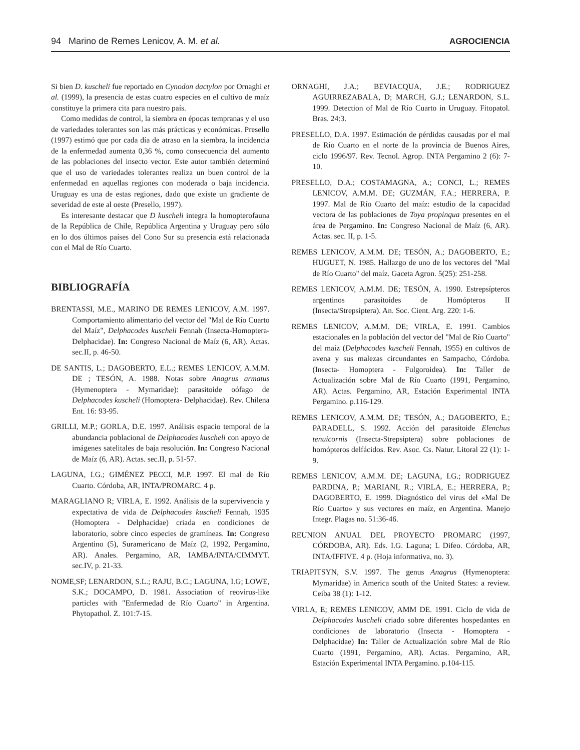94 Marino de Remes Lenicov, A. M. et al. AGROCIENCIA
Si bien D. kuscheli fue reportado en Cynodon dactylon por Ornaghi et al. (1999), la presencia de estas cuatro especies en el cultivo de maíz constituye la primera cita para nuestro país.
Como medidas de control, la siembra en épocas tempranas y el uso de variedades tolerantes son las más prácticas y económicas. Presello (1997) estimó que por cada día de atraso en la siembra, la incidencia de la enfermedad aumenta 0,36 %, como consecuencia del aumento de las poblaciones del insecto vector. Este autor también determinó que el uso de variedades tolerantes realiza un buen control de la enfermedad en aquellas regiones con moderada o baja incidencia. Uruguay es una de estas regiones, dado que existe un gradiente de severidad de este al oeste (Presello, 1997).
Es interesante destacar que D kuscheli integra la homopterofauna de la República de Chile, República Argentina y Uruguay pero sólo en lo dos últimos países del Cono Sur su presencia está relacionada con el Mal de Río Cuarto.
BIBLIOGRAFÍA
BRENTASSI, M.E., MARINO DE REMES LENICOV, A.M. 1997. Comportamiento alimentario del vector del "Mal de Río Cuarto del Maíz", Delphacodes kuscheli Fennah (Insecta-Homoptera-Delphacidae). In: Congreso Nacional de Maíz (6, AR). Actas. sec.II, p. 46-50.
DE SANTIS, L.; DAGOBERTO, E.L.; REMES LENICOV, A.M.M. DE ; TESÓN, A. 1988. Notas sobre Anagrus armatus (Hymenoptera - Mymaridae): parasitoide oófago de Delphacodes kuscheli (Homoptera- Delphacidae). Rev. Chilena Ent. 16: 93-95.
GRILLI, M.P.; GORLA, D.E. 1997. Análisis espacio temporal de la abundancia poblacional de Delphacodes kuscheli con apoyo de imágenes satelitales de baja resolución. In: Congreso Nacional de Maíz (6, AR). Actas. sec.II, p. 51-57.
LAGUNA, I.G.; GIMÉNEZ PECCI, M.P. 1997. El mal de Río Cuarto. Córdoba, AR, INTA/PROMARC. 4 p.
MARAGLIANO R; VIRLA, E. 1992. Análisis de la supervivencia y expectativa de vida de Delphacodes kuscheli Fennah, 1935 (Homoptera - Delphacidae) criada en condiciones de laboratorio, sobre cinco especies de gramíneas. In: Congreso Argentino (5), Suramericano de Maíz (2, 1992, Pergamino, AR). Anales. Pergamino, AR, IAMBA/INTA/CIMMYT. sec.IV, p. 21-33.
NOME,SF; LENARDON, S.L.; RAJU, B.C.; LAGUNA, I.G; LOWE, S.K.; DOCAMPO, D. 1981. Association of reovirus-like particles with "Enfermedad de Río Cuarto" in Argentina. Phytopathol. Z. 101:7-15.
ORNAGHI, J.A.; BEVIACQUA, J.E.; RODRIGUEZ AGUIRREZABALA, D; MARCH, G.J.; LENARDON, S.L. 1999. Detection of Mal de Río Cuarto in Uruguay. Fitopatol. Bras. 24:3.
PRESELLO, D.A. 1997. Estimación de pérdidas causadas por el mal de Río Cuarto en el norte de la provincia de Buenos Aires, ciclo 1996/97. Rev. Tecnol. Agrop. INTA Pergamino 2 (6): 7-10.
PRESELLO, D.A.; COSTAMAGNA, A.; CONCI, L.; REMES LENICOV, A.M.M. DE; GUZMÁN, F.A.; HERRERA, P. 1997. Mal de Río Cuarto del maíz: estudio de la capacidad vectora de las poblaciones de Toya propinqua presentes en el área de Pergamino. In: Congreso Nacional de Maíz (6, AR). Actas. sec. II, p. 1-5.
REMES LENICOV, A.M.M. DE; TESÓN, A.; DAGOBERTO, E.; HUGUET, N. 1985. Hallazgo de uno de los vectores del "Mal de Río Cuarto" del maíz. Gaceta Agron. 5(25): 251-258.
REMES LENICOV, A.M.M. DE; TESÓN, A. 1990. Estrepsípteros argentinos parasitoides de Homópteros II (Insecta/Strepsiptera). An. Soc. Cient. Arg. 220: 1-6.
REMES LENICOV, A.M.M. DE; VIRLA, E. 1991. Cambios estacionales en la población del vector del "Mal de Río Cuarto" del maíz (Delphacodes kuscheli Fennah, 1955) en cultivos de avena y sus malezas circundantes en Sampacho, Córdoba. (Insecta- Homoptera - Fulgoroidea). In: Taller de Actualización sobre Mal de Río Cuarto (1991, Pergamino, AR). Actas. Pergamino, AR, Estación Experimental INTA Pergamino. p.116-129.
REMES LENICOV, A.M.M. DE; TESÓN, A.; DAGOBERTO, E.; PARADELL, S. 1992. Acción del parasitoide Elenchus tenuicornis (Insecta-Strepsiptera) sobre poblaciones de homópteros delfácidos. Rev. Asoc. Cs. Natur. Litoral 22 (1): 1-9.
REMES LENICOV, A.M.M. DE; LAGUNA, I.G.; RODRIGUEZ PARDINA, P.; MARIANI, R.; VIRLA, E.; HERRERA, P.; DAGOBERTO, E. 1999. Diagnóstico del virus del «Mal De Río Cuarto» y sus vectores en maíz, en Argentina. Manejo Integr. Plagas no. 51:36-46.
REUNION ANUAL DEL PROYECTO PROMARC (1997, CÓRDOBA, AR). Eds. I.G. Laguna; L Difeo. Córdoba, AR, INTA/IFFIVE. 4 p. (Hoja informativa, no. 3).
TRIAPITSYN, S.V. 1997. The genus Anagrus (Hymenoptera: Mymaridae) in America south of the United States: a review. Ceiba 38 (1): 1-12.
VIRLA, E; REMES LENICOV, AMM DE. 1991. Ciclo de vida de Delphacodes kuscheli criado sobre diferentes hospedantes en condiciones de laboratorio (Insecta - Homoptera - Delphacidae) In: Taller de Actualización sobre Mal de Río Cuarto (1991, Pergamino, AR). Actas. Pergamino, AR, Estación Experimental INTA Pergamino. p.104-115.